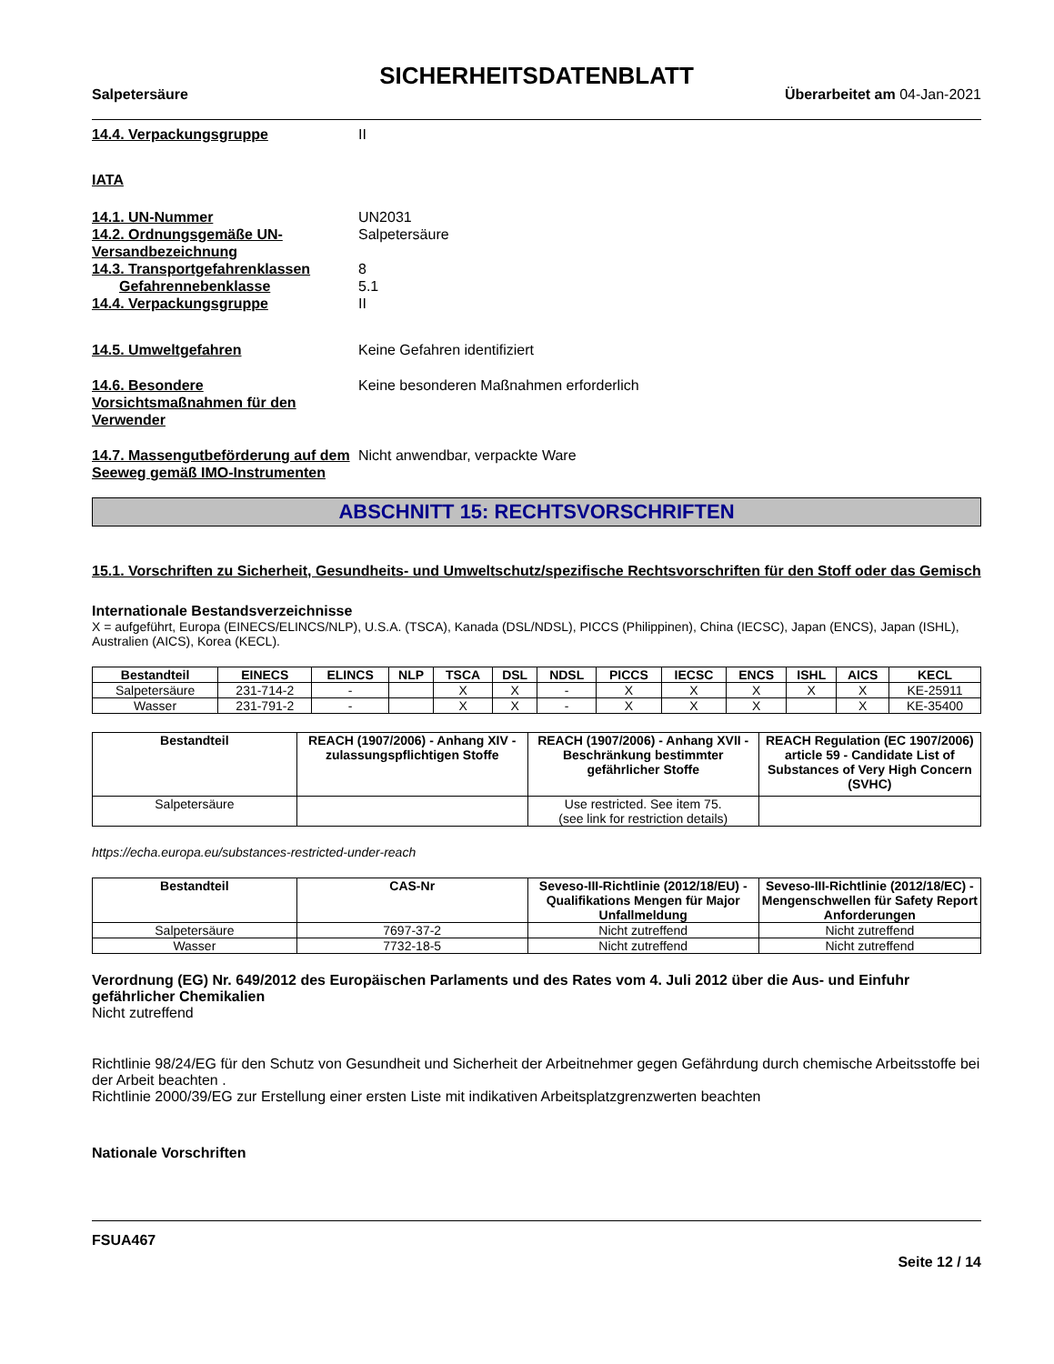SICHERHEITSDATENBLATT
Salpetersäure Überarbeitet am 04-Jan-2021
14.4. Verpackungsgruppe II
IATA
14.1. UN-Nummer UN2031
14.2. Ordnungsgemäße UN-Versandbezeichnung
Salpetersäure
14.3. Transportgefahrenklassen 8
Gefahrennebenklasse 5.1
14.4. Verpackungsgruppe II
14.5. Umweltgefahren Keine Gefahren identifiziert
14.6. Besondere Vorsichtsmaßnahmen für den Verwender
Keine besonderen Maßnahmen erforderlich
14.7. Massengutbeförderung auf dem Seeweg gemäß IMO-Instrumenten
Nicht anwendbar, verpackte Ware
ABSCHNITT 15: RECHTSVORSCHRIFTEN
15.1. Vorschriften zu Sicherheit, Gesundheits- und Umweltschutz/spezifische Rechtsvorschriften für den Stoff oder das Gemisch
Internationale Bestandsverzeichnisse
X = aufgeführt, Europa (EINECS/ELINCS/NLP), U.S.A. (TSCA), Kanada (DSL/NDSL), PICCS (Philippinen), China (IECSC), Japan (ENCS), Japan (ISHL), Australien (AICS), Korea (KECL).
| Bestandteil | EINECS | ELINCS | NLP | TSCA | DSL | NDSL | PICCS | IECSC | ENCS | ISHL | AICS | KECL |
| --- | --- | --- | --- | --- | --- | --- | --- | --- | --- | --- | --- | --- |
| Salpetersäure | 231-714-2 | - | | X | X | - | X | X | X | X | X | KE-25911 |
| Wasser | 231-791-2 | - | | X | X | - | X | X | X | | X | KE-35400 |
| Bestandteil | REACH (1907/2006) - Anhang XIV - zulassungspflichtigen Stoffe | REACH (1907/2006) - Anhang XVII - Beschränkung bestimmter gefährlicher Stoffe | REACH Regulation (EC 1907/2006) article 59 - Candidate List of Substances of Very High Concern (SVHC) |
| --- | --- | --- | --- |
| Salpetersäure | | Use restricted. See item 75. (see link for restriction details) | |
https://echa.europa.eu/substances-restricted-under-reach
| Bestandteil | CAS-Nr | Seveso-III-Richtlinie (2012/18/EU) - Qualifikations Mengen für Major Unfallmeldung | Seveso-III-Richtlinie (2012/18/EC) - Mengenschwellen für Safety Report Anforderungen |
| --- | --- | --- | --- |
| Salpetersäure | 7697-37-2 | Nicht zutreffend | Nicht zutreffend |
| Wasser | 7732-18-5 | Nicht zutreffend | Nicht zutreffend |
Verordnung (EG) Nr. 649/2012 des Europäischen Parlaments und des Rates vom 4. Juli 2012 über die Aus- und Einfuhr gefährlicher Chemikalien
Nicht zutreffend
Richtlinie 98/24/EG für den Schutz von Gesundheit und Sicherheit der Arbeitnehmer gegen Gefährdung durch chemische Arbeitsstoffe bei der Arbeit beachten .
Richtlinie 2000/39/EG zur Erstellung einer ersten Liste mit indikativen Arbeitsplatzgrenzwerten beachten
Nationale Vorschriften
FSUA467
Seite 12 / 14